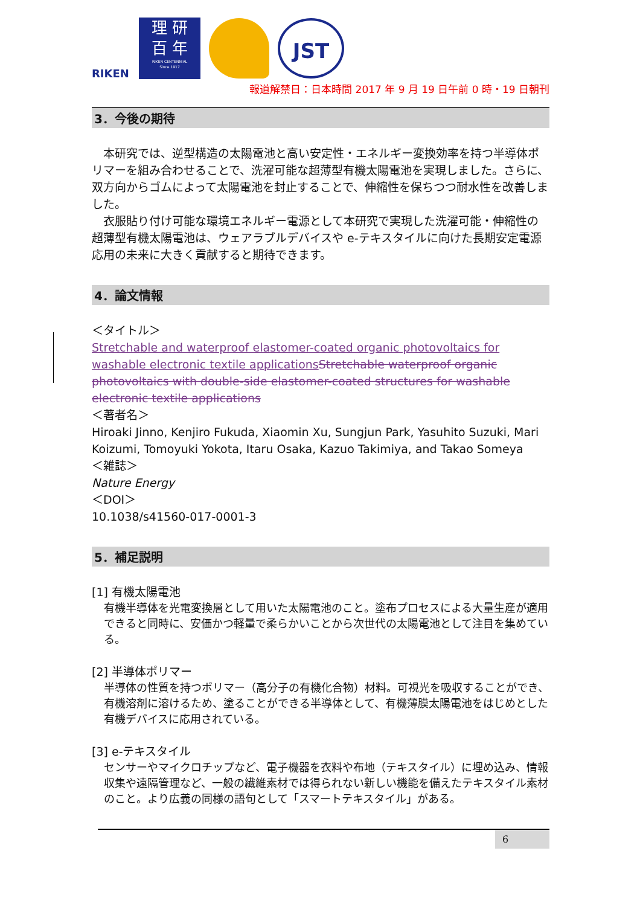RIKEN
理 研
百 年
RIKEN CENTENNIAL
Since 1917
JST
報道解禁日：日本時間 2017 年 9 月 19 日午前 0 時・19 日朝刊
3．今後の期待
　本研究では、逆型構造の太陽電池と高い安定性・エネルギー変換効率を持つ半導体ポリマーを組み合わせることで、洗濯可能な超薄型有機太陽電池を実現しました。さらに、双方向からゴムによって太陽電池を封止することで、伸縮性を保ちつつ耐水性を改善しました。
　衣服貼り付け可能な環境エネルギー電源として本研究で実現した洗濯可能・伸縮性の超薄型有機太陽電池は、ウェアラブルデバイスや e-テキスタイルに向けた長期安定電源応用の未来に大きく貢献すると期待できます。
4．論文情報
＜タイトル＞
Stretchable and waterproof elastomer-coated organic photovoltaics for washable electronic textile applications Stretchable waterproof organic photovoltaics with double-side elastomer-coated structures for washable electronic textile applications
＜著者名＞
Hiroaki Jinno, Kenjiro Fukuda, Xiaomin Xu, Sungjun Park, Yasuhito Suzuki, Mari Koizumi, Tomoyuki Yokota, Itaru Osaka, Kazuo Takimiya, and Takao Someya
＜雑誌＞
Nature Energy
＜DOI＞
10.1038/s41560-017-0001-3
5．補足説明
[1] 有機太陽電池
有機半導体を光電変換層として用いた太陽電池のこと。塗布プロセスによる大量生産が適用できると同時に、安価かつ軽量で柔らかいことから次世代の太陽電池として注目を集めている。
[2] 半導体ポリマー
半導体の性質を持つポリマー（高分子の有機化合物）材料。可視光を吸収することができ、有機溶剤に溶けるため、塗ることができる半導体として、有機薄膜太陽電池をはじめとした有機デバイスに応用されている。
[3] e-テキスタイル
センサーやマイクロチップなど、電子機器を衣料や布地（テキスタイル）に埋め込み、情報収集や遠隔管理など、一般の繊維素材では得られない新しい機能を備えたテキスタイル素材のこと。より広義の同様の語句として「スマートテキスタイル」がある。
6